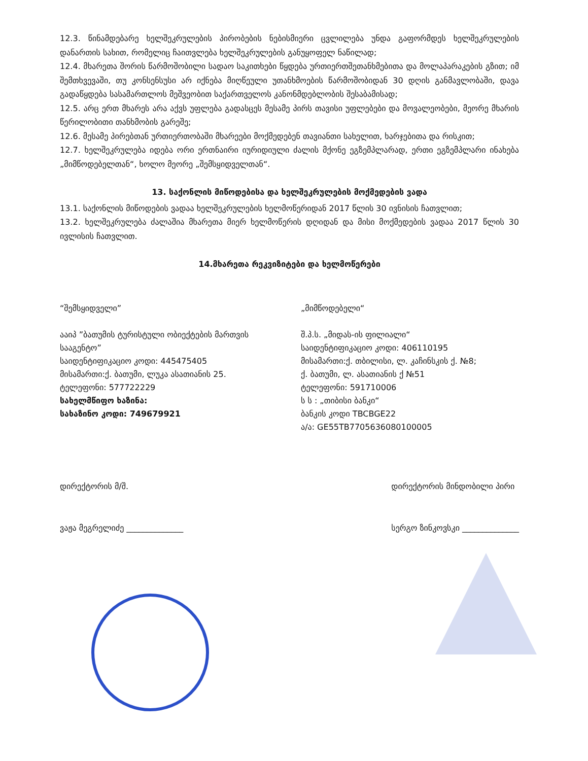12.3. წინამდებარე ხელშეკრულების პირობების ნებისმიერი ცვლილება უნდა გაფორმდეს ხელშეკრულების დანართის სახით, რომელიც ჩაითვლება ხელშეკრულების განუყოფელ ნაწილად;
12.4. მხარეთა შორის წარმოშობილი სადაო საკითხები წყდება ურთიერთშეთანხმებითა და მოლაპარაკების გზით; იმ შემთხვევაში, თუ კონსენსუსი არ იქნება მიღწეული უთანხმოების წარმოშობიდან 30 დღის განმავლობაში, დავა გადაწყდება სასამართლოს მეშვეობით საქართველოს კანონმდებლობის შესაბამისად;
12.5. არც ერთ მხარეს არა აქვს უფლება გადასცეს მესამე პირს თავისი უფლებები და მოვალეობები, მეორე მხარის წერილობითი თანხმობის გარეშე;
12.6. მესამე პირებთან ურთიერთობაში მხარეები მოქმედებენ თავიანთი სახელით, ხარჯებითა და რისკით;
12.7. ხელშეკრულება იდება ორი ერთნაირი იურიდიული ძალის მქონე ეგზემპლარად, ერთი ეგზემპლარი ინახება „მიმწოდებელთან“, ხოლო მეორე „შემსყიდველთან“.
13. საქონლის მიწოდებისა და ხელშეკრულების მოქმედების ვადა
13.1. საქონლის მიწოდების ვადაა ხელშეკრულების ხელმოწერიდან 2017 წლის 30 ივნისის ჩათვლით;
13.2. ხელშეკრულება ძალაშია მხარეთა მიერ ხელმოწერის დღიდან და მისი მოქმედების ვადაა 2017 წლის 30 ივლისის ჩათვლით.
14.მხარეთა რეკვიზიტები და ხელმოწერები
“შემსყიდველი”
ააიპ ”ბათუმის ტურისტული ობიექტების მართვის სააგენტო”
საიდენტიფიკაციო კოდი: 445475405
მისამართი:ქ. ბათუმი, ლუკა ასათიანის 25.
ტელეფონი: 577722229
სახელმწიფო ხაზინა:
სახაზინო კოდი: 749679921
„მიმწოდებელი“
შ.პ.ს. „მიდას-ის ფილიალი“
საიდენტიფიკაციო კოდი: 406110195
მისამართი:ქ. თბილისი, ლ. კაჩინსკის ქ. №8;
ქ. ბათუმი, ლ. ასათიანის ქ №51
ტელეფონი: 591710006
ს ს : „თიბისი ბანკი“
ბანკის კოდი TBCBGE22
ა/ა: GE55TB7705636080100005
დირექტორის მ/შ.
ვაჟა მეგრელიძე ______________
დირექტორის მინდობილი პირი
სერგო ზინკოვსკი ______________